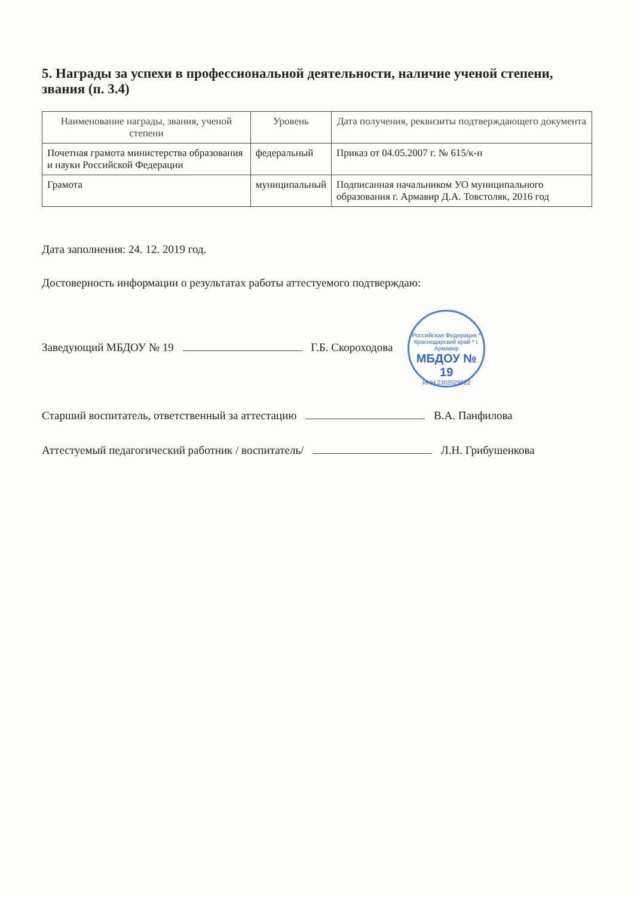5. Награды за успехи в профессиональной деятельности, наличие ученой степени, звания (п. 3.4)
| Наименование награды, звания, ученой степени | Уровень | Дата получения, реквизиты подтверждающего документа |
| --- | --- | --- |
| Почетная грамота министерства образования и науки Российской Федерации | федеральный | Приказ от 04.05.2007 г. № 615/к-н |
| Грамота | муниципальный | Подписанная начальником УО муниципального образования г. Армавир Д.А. Товстоляк, 2016 год |
Дата заполнения: 24. 12. 2019 год.
Достоверность информации о результатах работы аттестуемого подтверждаю:
Заведующий МБДОУ № 19 Г.Б. Скороходова Российская Федерация * Краснодарский край * г. Армавир МБДОУ № 19 ИНН 2302029622
Старший воспитатель, ответственный за аттестацию В.А. Панфилова
Аттестуемый педагогический работник / воспитатель/ Л.Н. Грибушенкова